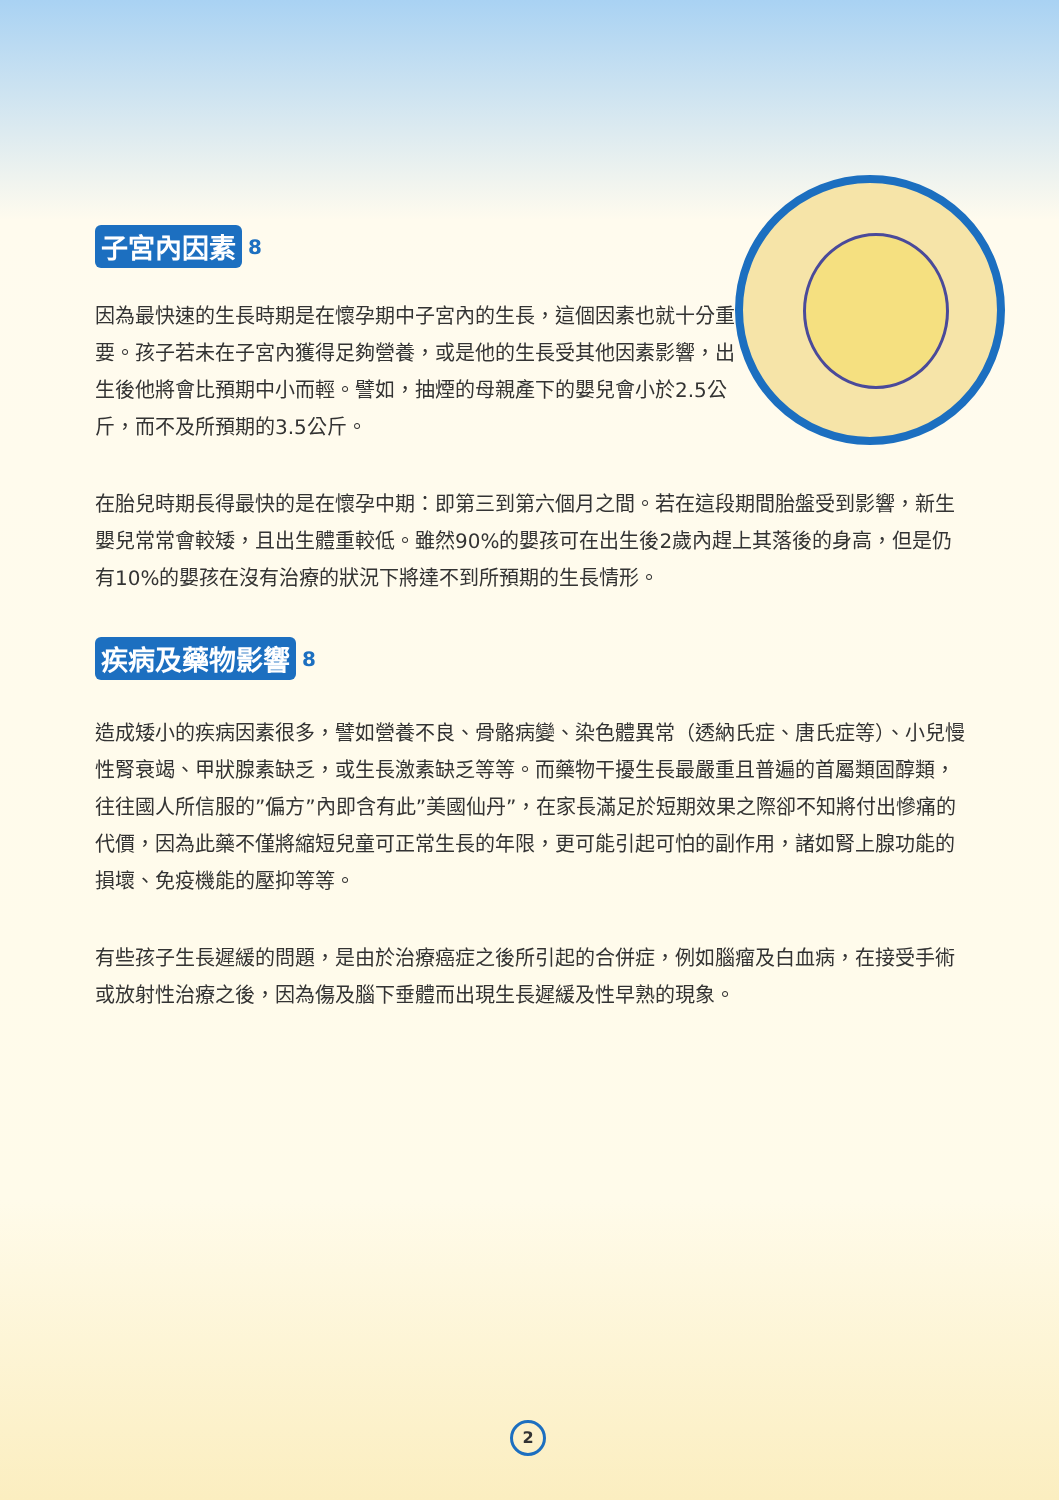子宮內因素 8
因為最快速的生長時期是在懷孕期中子宮內的生長，這個因素也就十分重要。孩子若未在子宮內獲得足夠營養，或是他的生長受其他因素影響，出生後他將會比預期中小而輕。譬如，抽煙的母親產下的嬰兒會小於2.5公斤，而不及所預期的3.5公斤。
在胎兒時期長得最快的是在懷孕中期：即第三到第六個月之間。若在這段期間胎盤受到影響，新生嬰兒常常會較矮，且出生體重較低。雖然90%的嬰孩可在出生後2歲內趕上其落後的身高，但是仍有10%的嬰孩在沒有治療的狀況下將達不到所預期的生長情形。
疾病及藥物影響 8
造成矮小的疾病因素很多，譬如營養不良、骨骼病變、染色體異常（透納氏症、唐氏症等）、小兒慢性腎衰竭、甲狀腺素缺乏，或生長激素缺乏等等。而藥物干擾生長最嚴重且普遍的首屬類固醇類，往往國人所信服的”偏方”內即含有此”美國仙丹”，在家長滿足於短期效果之際卻不知將付出慘痛的代價，因為此藥不僅將縮短兒童可正常生長的年限，更可能引起可怕的副作用，諸如腎上腺功能的損壞、免疫機能的壓抑等等。
有些孩子生長遲緩的問題，是由於治療癌症之後所引起的合併症，例如腦瘤及白血病，在接受手術或放射性治療之後，因為傷及腦下垂體而出現生長遲緩及性早熟的現象。
2